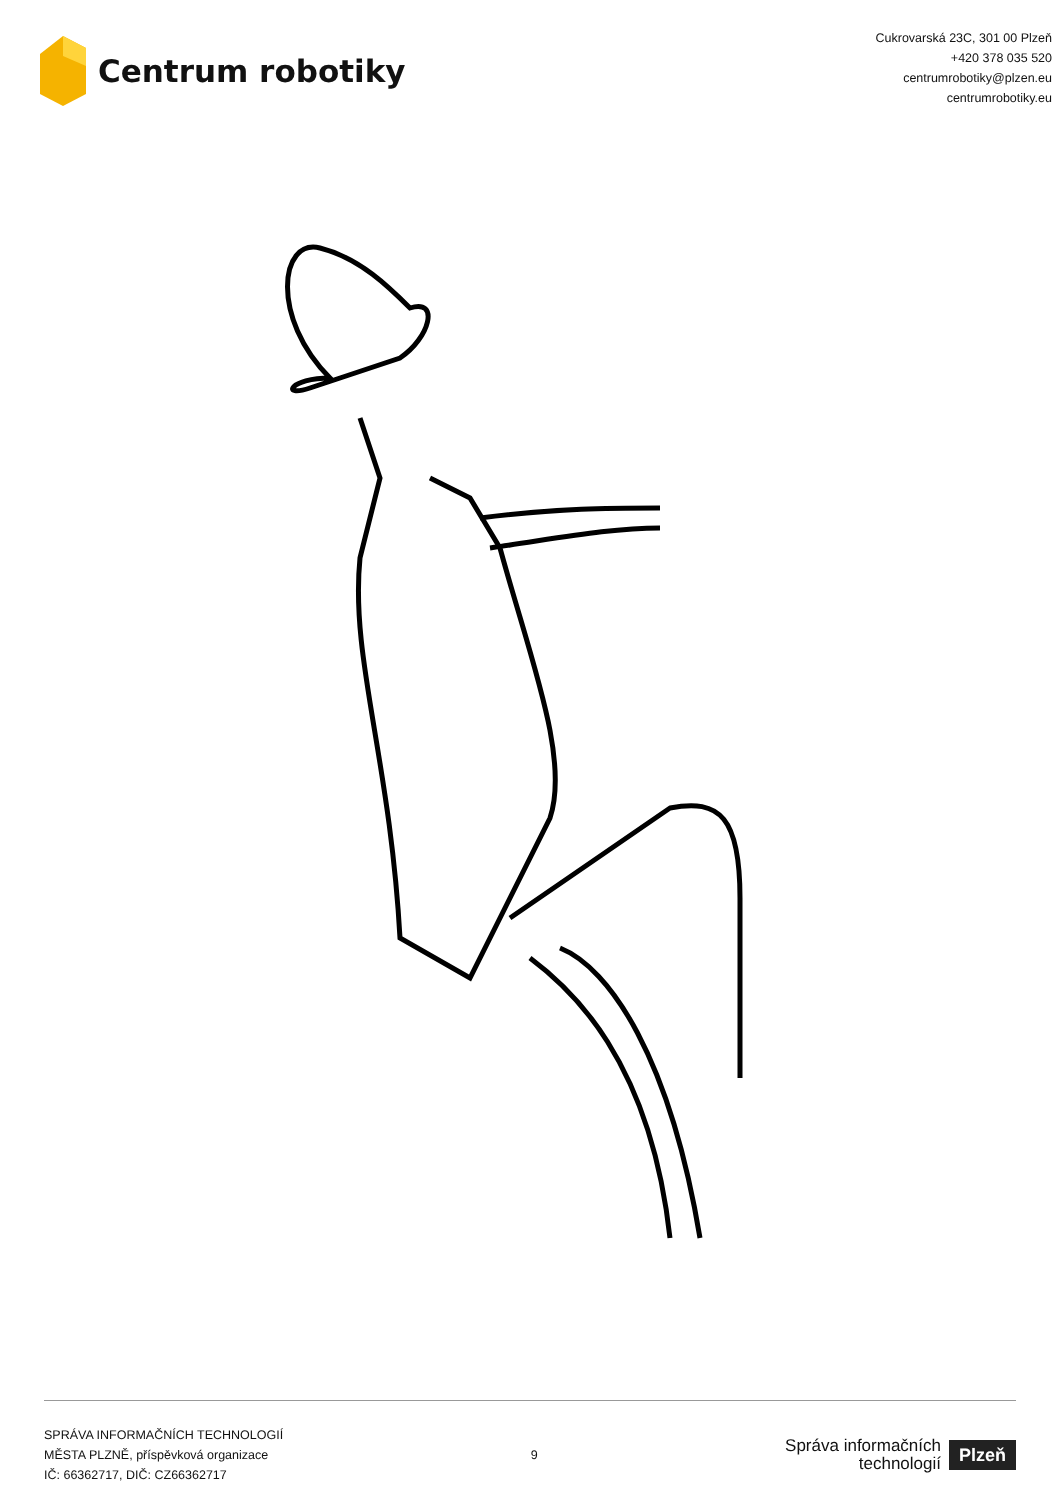Centrum robotiky
Cukrovarská 23C, 301 00 Plzeň
+420 378 035 520
centrumrobotiky@plzen.eu
centrumrobotiky.eu
SPRÁVA INFORMAČNÍCH TECHNOLOGIÍ
MĚSTA PLZNĚ, příspěvková organizace
IČ: 66362717, DIČ: CZ66362717
9
Správa informačních
technologií
Plzeň